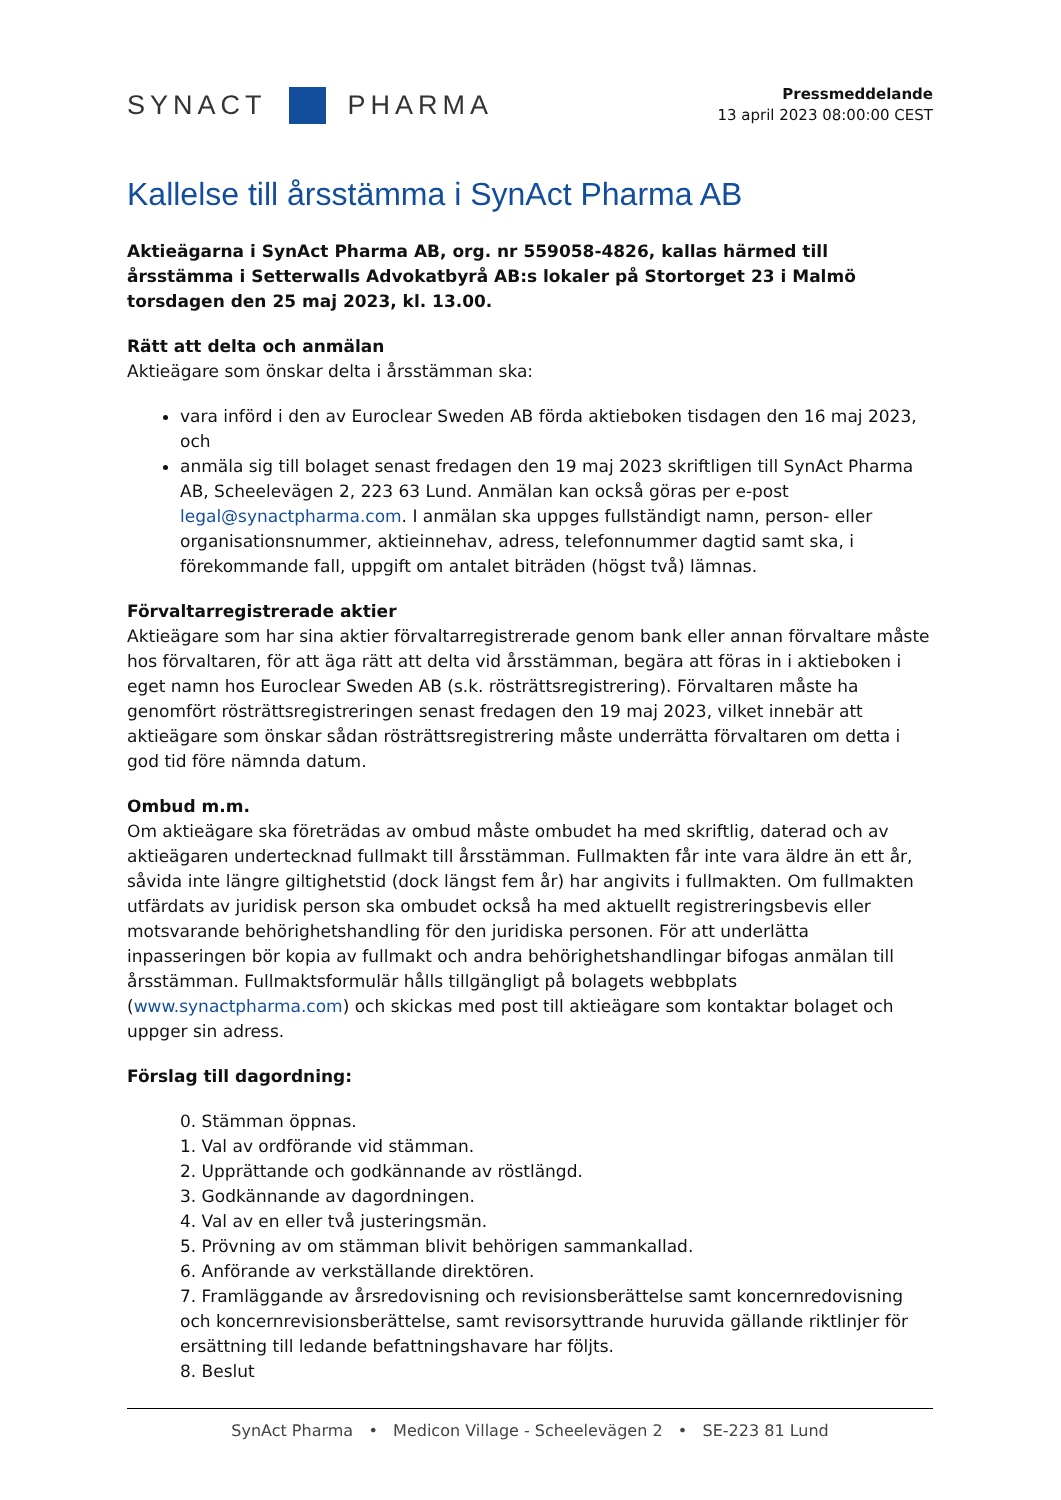SYNACT PHARMA
Pressmeddelande
13 april 2023 08:00:00 CEST
Kallelse till årsstämma i SynAct Pharma AB
Aktieägarna i SynAct Pharma AB, org. nr 559058-4826, kallas härmed till årsstämma i Setterwalls Advokatbyrå AB:s lokaler på Stortorget 23 i Malmö torsdagen den 25 maj 2023, kl. 13.00.
Rätt att delta och anmälan
Aktieägare som önskar delta i årsstämman ska:
vara införd i den av Euroclear Sweden AB förda aktieboken tisdagen den 16 maj 2023, och
anmäla sig till bolaget senast fredagen den 19 maj 2023 skriftligen till SynAct Pharma AB, Scheelevägen 2, 223 63 Lund. Anmälan kan också göras per e-post legal@synactpharma.com. I anmälan ska uppges fullständigt namn, person- eller organisationsnummer, aktieinnehav, adress, telefonnummer dagtid samt ska, i förekommande fall, uppgift om antalet biträden (högst två) lämnas.
Förvaltarregistrerade aktier
Aktieägare som har sina aktier förvaltarregistrerade genom bank eller annan förvaltare måste hos förvaltaren, för att äga rätt att delta vid årsstämman, begära att föras in i aktieboken i eget namn hos Euroclear Sweden AB (s.k. rösträttsregistrering). Förvaltaren måste ha genomfört rösträttsregistreringen senast fredagen den 19 maj 2023, vilket innebär att aktieägare som önskar sådan rösträttsregistrering måste underrätta förvaltaren om detta i god tid före nämnda datum.
Ombud m.m.
Om aktieägare ska företrädas av ombud måste ombudet ha med skriftlig, daterad och av aktieägaren undertecknad fullmakt till årsstämman. Fullmakten får inte vara äldre än ett år, såvida inte längre giltighetstid (dock längst fem år) har angivits i fullmakten. Om fullmakten utfärdats av juridisk person ska ombudet också ha med aktuellt registreringsbevis eller motsvarande behörighetshandling för den juridiska personen. För att underlätta inpasseringen bör kopia av fullmakt och andra behörighetshandlingar bifogas anmälan till årsstämman. Fullmaktsformulär hålls tillgängligt på bolagets webbplats (www.synactpharma.com) och skickas med post till aktieägare som kontaktar bolaget och uppger sin adress.
Förslag till dagordning:
0. Stämman öppnas.
1. Val av ordförande vid stämman.
2. Upprättande och godkännande av röstlängd.
3. Godkännande av dagordningen.
4. Val av en eller två justeringsmän.
5. Prövning av om stämman blivit behörigen sammankallad.
6. Anförande av verkställande direktören.
7. Framläggande av årsredovisning och revisionsberättelse samt koncernredovisning och koncernrevisionsberättelse, samt revisorsyttrande huruvida gällande riktlinjer för ersättning till ledande befattningshavare har följts.
8. Beslut
SynAct Pharma • Medicon Village - Scheelevägen 2 • SE-223 81 Lund